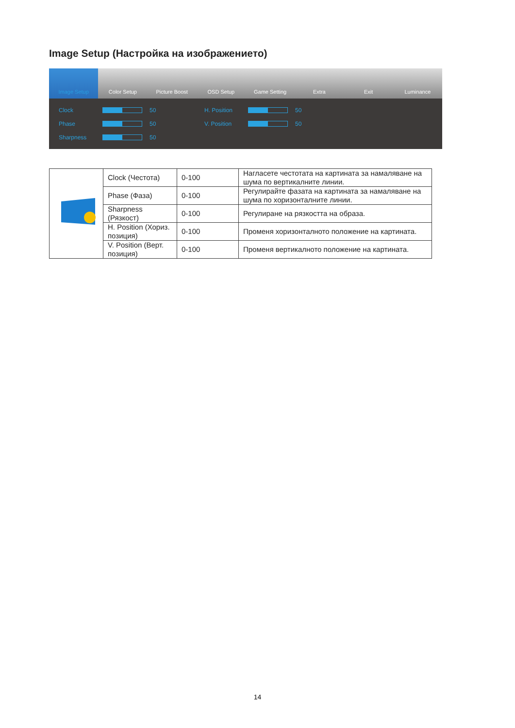Image Setup (Настройка на изображението)
Image Setup Color Setup Picture Boost OSD Setup Game Setting Extra Exit Luminance
Clock 50
Phase 50
Sharpness 50
H. Position 50
V. Position 50
| | Clock (Честота) | 0-100 | Нагласете честотата на картината за намаляване на шума по вертикалните линии. |
| | Phase (Фаза) | 0-100 | Регулирайте фазата на картината за намаляване на шума по хоризонталните линии. |
| | Sharpness (Рязкост) | 0-100 | Регулиране на рязкостта на образа. |
| | H. Position (Хориз. позиция) | 0-100 | Променя хоризонталното положение на картината. |
| | V. Position (Верт. позиция) | 0-100 | Променя вертикалното положение на картината. |
14